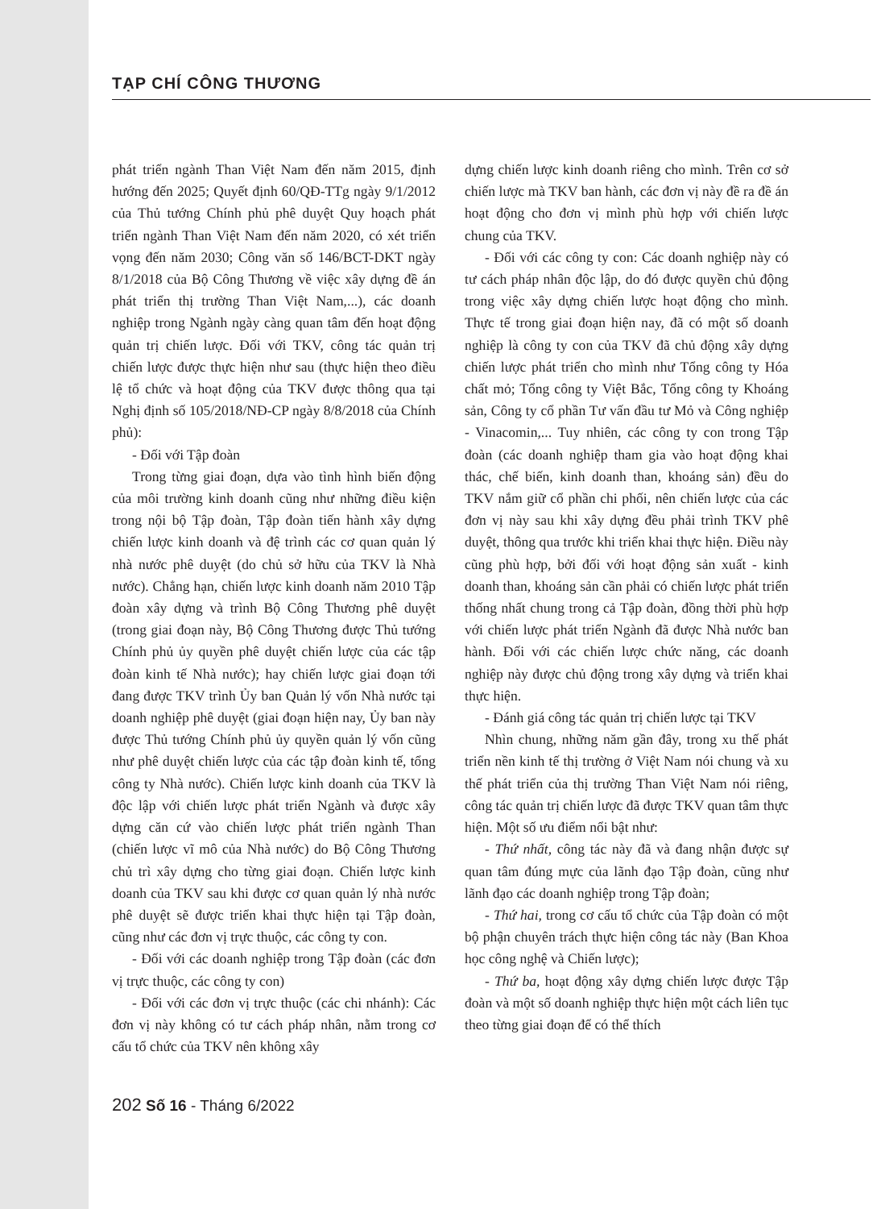TẠP CHÍ CÔNG THƯƠNG
phát triển ngành Than Việt Nam đến năm 2015, định hướng đến 2025; Quyết định 60/QĐ-TTg ngày 9/1/2012 của Thủ tướng Chính phủ phê duyệt Quy hoạch phát triển ngành Than Việt Nam đến năm 2020, có xét triển vọng đến năm 2030; Công văn số 146/BCT-DKT ngày 8/1/2018 của Bộ Công Thương về việc xây dựng đề án phát triển thị trường Than Việt Nam,...), các doanh nghiệp trong Ngành ngày càng quan tâm đến hoạt động quản trị chiến lược. Đối với TKV, công tác quản trị chiến lược được thực hiện như sau (thực hiện theo điều lệ tổ chức và hoạt động của TKV được thông qua tại Nghị định số 105/2018/NĐ-CP ngày 8/8/2018 của Chính phủ):
- Đối với Tập đoàn
Trong từng giai đoạn, dựa vào tình hình biến động của môi trường kinh doanh cũng như những điều kiện trong nội bộ Tập đoàn, Tập đoàn tiến hành xây dựng chiến lược kinh doanh và đệ trình các cơ quan quản lý nhà nước phê duyệt (do chủ sở hữu của TKV là Nhà nước). Chẳng hạn, chiến lược kinh doanh năm 2010 Tập đoàn xây dựng và trình Bộ Công Thương phê duyệt (trong giai đoạn này, Bộ Công Thương được Thủ tướng Chính phủ ủy quyền phê duyệt chiến lược của các tập đoàn kinh tế Nhà nước); hay chiến lược giai đoạn tới đang được TKV trình Ủy ban Quản lý vốn Nhà nước tại doanh nghiệp phê duyệt (giai đoạn hiện nay, Ủy ban này được Thủ tướng Chính phủ ủy quyền quản lý vốn cũng như phê duyệt chiến lược của các tập đoàn kinh tế, tổng công ty Nhà nước). Chiến lược kinh doanh của TKV là độc lập với chiến lược phát triển Ngành và được xây dựng căn cứ vào chiến lược phát triển ngành Than (chiến lược vĩ mô của Nhà nước) do Bộ Công Thương chủ trì xây dựng cho từng giai đoạn. Chiến lược kinh doanh của TKV sau khi được cơ quan quản lý nhà nước phê duyệt sẽ được triển khai thực hiện tại Tập đoàn, cũng như các đơn vị trực thuộc, các công ty con.
- Đối với các doanh nghiệp trong Tập đoàn (các đơn vị trực thuộc, các công ty con)
- Đối với các đơn vị trực thuộc (các chi nhánh): Các đơn vị này không có tư cách pháp nhân, nằm trong cơ cấu tổ chức của TKV nên không xây
dựng chiến lược kinh doanh riêng cho mình. Trên cơ sở chiến lược mà TKV ban hành, các đơn vị này đề ra đề án hoạt động cho đơn vị mình phù hợp với chiến lược chung của TKV.
- Đối với các công ty con: Các doanh nghiệp này có tư cách pháp nhân độc lập, do đó được quyền chủ động trong việc xây dựng chiến lược hoạt động cho mình. Thực tế trong giai đoạn hiện nay, đã có một số doanh nghiệp là công ty con của TKV đã chủ động xây dựng chiến lược phát triển cho mình như Tổng công ty Hóa chất mỏ; Tổng công ty Việt Bắc, Tổng công ty Khoáng sản, Công ty cổ phần Tư vấn đầu tư Mỏ và Công nghiệp - Vinacomin,... Tuy nhiên, các công ty con trong Tập đoàn (các doanh nghiệp tham gia vào hoạt động khai thác, chế biến, kinh doanh than, khoáng sản) đều do TKV nắm giữ cổ phần chi phối, nên chiến lược của các đơn vị này sau khi xây dựng đều phải trình TKV phê duyệt, thông qua trước khi triển khai thực hiện. Điều này cũng phù hợp, bởi đối với hoạt động sản xuất - kinh doanh than, khoáng sản cần phải có chiến lược phát triển thống nhất chung trong cả Tập đoàn, đồng thời phù hợp với chiến lược phát triển Ngành đã được Nhà nước ban hành. Đối với các chiến lược chức năng, các doanh nghiệp này được chủ động trong xây dựng và triển khai thực hiện.
- Đánh giá công tác quản trị chiến lược tại TKV
Nhìn chung, những năm gần đây, trong xu thế phát triển nền kinh tế thị trường ở Việt Nam nói chung và xu thế phát triển của thị trường Than Việt Nam nói riêng, công tác quản trị chiến lược đã được TKV quan tâm thực hiện. Một số ưu điểm nổi bật như:
- Thứ nhất, công tác này đã và đang nhận được sự quan tâm đúng mực của lãnh đạo Tập đoàn, cũng như lãnh đạo các doanh nghiệp trong Tập đoàn;
- Thứ hai, trong cơ cấu tổ chức của Tập đoàn có một bộ phận chuyên trách thực hiện công tác này (Ban Khoa học công nghệ và Chiến lược);
- Thứ ba, hoạt động xây dựng chiến lược được Tập đoàn và một số doanh nghiệp thực hiện một cách liên tục theo từng giai đoạn để có thể thích
202 Số 16 - Tháng 6/2022